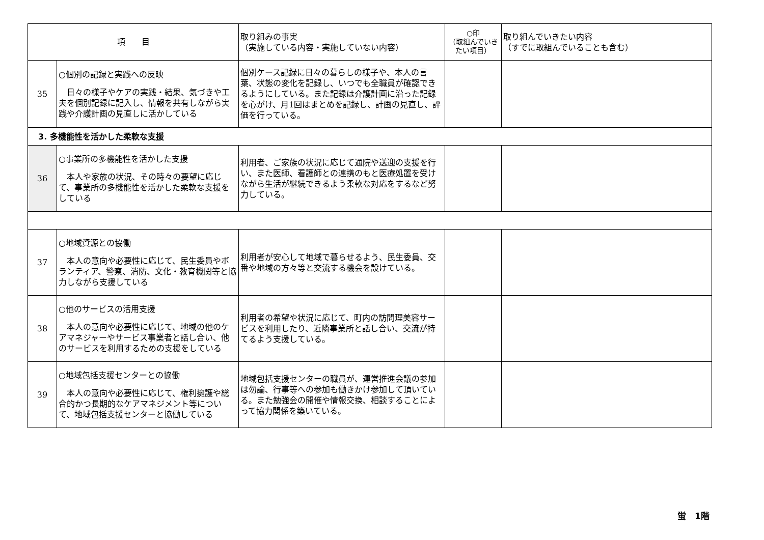| 項 目 | | 取り組みの事実 （実施している内容・実施していない内容） | ○印 （取組んでいきたい項目） | 取り組んでいきたい内容 （すでに取組んでいることも含む） |
| --- | --- | --- | --- | --- |
| 35 | ○個別の記録と実践への反映 日々の様子やケアの実践・結果、気づきや工夫を個別記録に記入し、情報を共有しながら実践や介護計画の見直しに活かしている | 個別ケース記録に日々の暮らしの様子や、本人の言葉、状態の変化を記録し、いつでも全職員が確認できるようにしている。また記録は介護計画に沿った記録を心がけ、月1回はまとめを記録し、計画の見直し、評価を行っている。 | | |
| 3. 多機能性を活かした柔軟な支援 | | | | |
| 36 | ○事業所の多機能性を活かした支援 本人や家族の状況、その時々の要望に応じて、事業所の多機能性を活かした柔軟な支援をしている | 利用者、ご家族の状況に応じて通院や送迎の支援を行い、また医師、看護師との連携のもと医療処置を受けながら生活が継続できるよう柔軟な対応をするなど努力している。 | | |
| 37 | ○地域資源との協働 本人の意向や必要性に応じて、民生委員やボランティア、警察、消防、文化・教育機関等と協力しながら支援している | 利用者が安心して地域で暮らせるよう、民生委員、交番や地域の方々等と交流する機会を設けている。 | | |
| 38 | ○他のサービスの活用支援 本人の意向や必要性に応じて、地域の他のケアマネジャーやサービス事業者と話し合い、他のサービスを利用するための支援をしている | 利用者の希望や状況に応じて、町内の訪問理美容サービスを利用したり、近隣事業所と話し合い、交流が持てるよう支援している。 | | |
| 39 | ○地域包括支援センターとの協働 本人の意向や必要性に応じて、権利擁護や総合的かつ長期的なケアマネジメント等について、地域包括支援センターと協働している | 地域包括支援センターの職員が、運営推進会議の参加は勿論、行事等への参加も働きかけ参加して頂いている。また勉強会の開催や情報交換、相談することによって協力関係を築いている。 | | |
蛍　1階